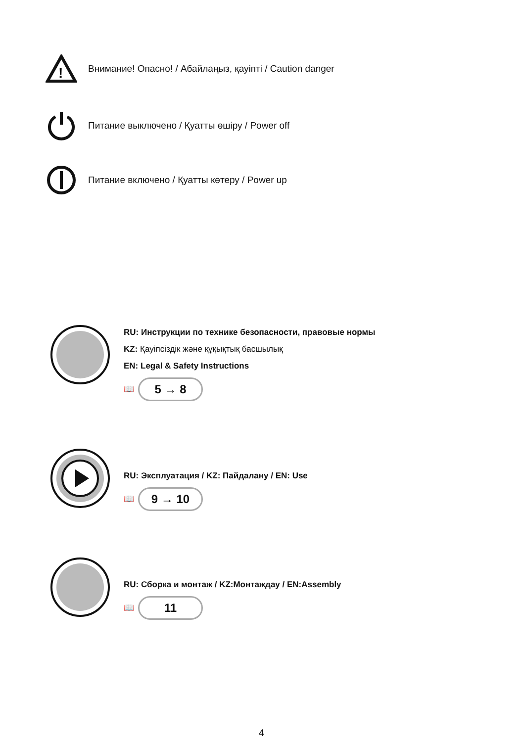!
Внимание! Опасно! / Абайлаңыз, қауіпті / Caution danger
Питание выключено / Қуатты өшіру / Power off
Питание включено / Қуатты көтеру / Power up
RU: Инструкции по технике безопасности, правовые нормы
KZ: Қауіпсіздік және құқықтық басшылық
EN: Legal & Safety Instructions
📖
5 → 8
RU: Эксплуатация / KZ: Пайдалану / EN: Use
📖
9 → 10
RU: Сборка и монтаж / KZ:Монтаждау / EN:Assembly
📖
11
4